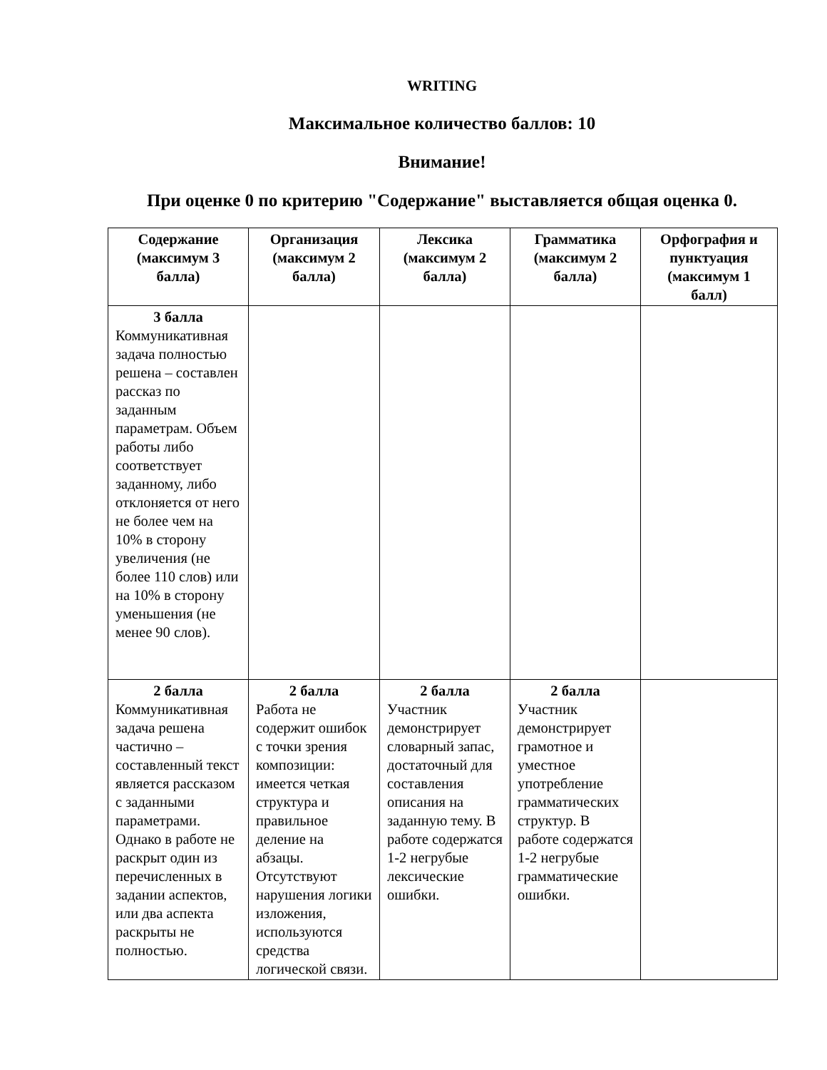WRITING
Максимальное количество баллов: 10
Внимание!
При оценке 0 по критерию "Содержание" выставляется общая оценка 0.
| Содержание (максимум 3 балла) | Организация (максимум 2 балла) | Лексика (максимум 2 балла) | Грамматика (максимум 2 балла) | Орфография и пунктуация (максимум 1 балл) |
| --- | --- | --- | --- | --- |
| 3 балла Коммуникативная задача полностью решена – составлен рассказ по заданным параметрам. Объем работы либо соответствует заданному, либо отклоняется от него не более чем на 10% в сторону увеличения (не более 110 слов) или на 10% в сторону уменьшения (не менее 90 слов). | | | | |
| 2 балла Коммуникативная задача решена частично – составленный текст является рассказом с заданными параметрами. Однако в работе не раскрыт один из перечисленных в задании аспектов, или два аспекта раскрыты не полностью. | 2 балла Работа не содержит ошибок с точки зрения композиции: имеется четкая структура и правильное деление на абзацы. Отсутствуют нарушения логики изложения, используются средства логической связи. | 2 балла Участник демонстрирует словарный запас, достаточный для составления описания на заданную тему. В работе содержатся 1-2 негрубые лексические ошибки. | 2 балла Участник демонстрирует грамотное и уместное употребление грамматических структур. В работе содержатся 1-2 негрубые грамматические ошибки. | |